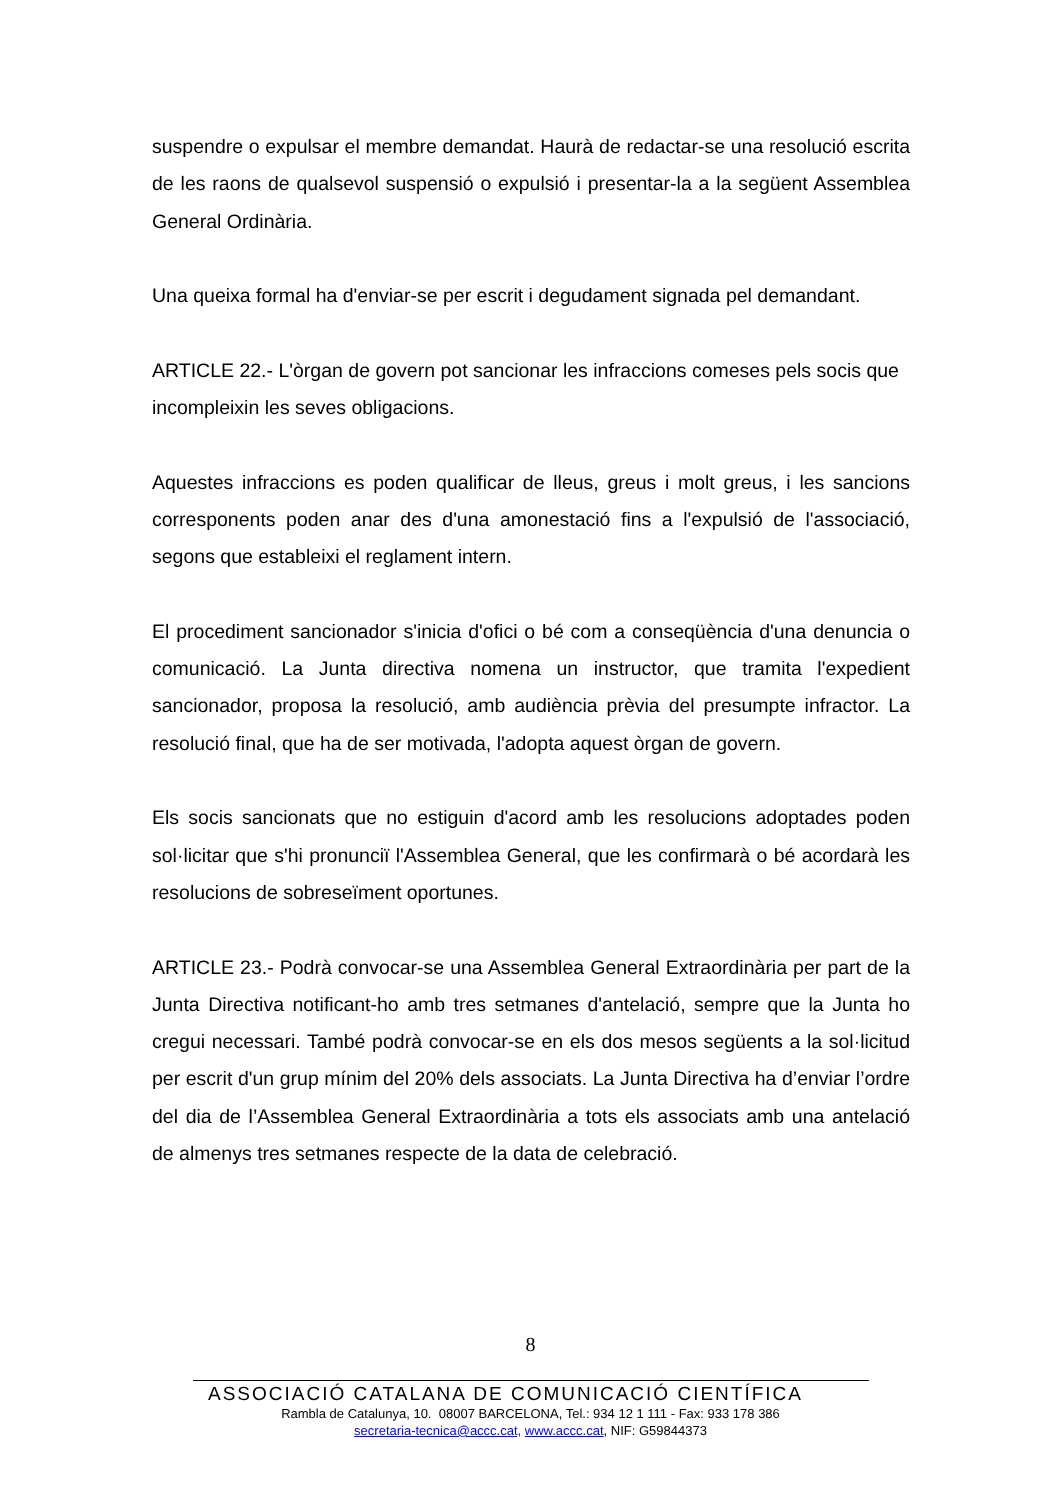suspendre o expulsar el membre demandat. Haurà de redactar-se una resolució escrita de les raons de qualsevol suspensió o expulsió i presentar-la a la següent Assemblea General Ordinària.
Una queixa formal ha d'enviar-se per escrit i degudament signada pel demandant.
ARTICLE 22.- L'òrgan de govern pot sancionar les infraccions comeses pels socis que incompleixin les seves obligacions.
Aquestes infraccions es poden qualificar de lleus, greus i molt greus, i les sancions corresponents poden anar des d'una amonestació fins a l'expulsió de l'associació, segons que estableixi el reglament intern.
El procediment sancionador s'inicia d'ofici o bé com a conseqüència d'una denuncia o comunicació. La Junta directiva nomena un instructor, que tramita l'expedient sancionador, proposa la resolució, amb audiència prèvia del presumpte infractor. La resolució final, que ha de ser motivada, l'adopta aquest òrgan de govern.
Els socis sancionats que no estiguin d'acord amb les resolucions adoptades poden sol·licitar que s'hi pronunciï l'Assemblea General, que les confirmarà o bé acordarà les resolucions de sobreseïment oportunes.
ARTICLE 23.- Podrà convocar-se una Assemblea General Extraordinària per part de la Junta Directiva notificant-ho amb tres setmanes d'antelació, sempre que la Junta ho cregui necessari. També podrà convocar-se en els dos mesos següents a la sol·licitud per escrit d'un grup mínim del 20% dels associats. La Junta Directiva ha d’enviar l’ordre del dia de l’Assemblea General Extraordinària a tots els associats amb una antelació de almenys tres setmanes respecte de la data de celebració.
8
ASSOCIACIÓ CATALANA DE COMUNICACIÓ CIENTÍFICA
Rambla de Catalunya, 10. 08007 BARCELONA, Tel.: 934 12 1 111 - Fax: 933 178 386
secretaria-tecnica@accc.cat, www.accc.cat, NIF: G59844373